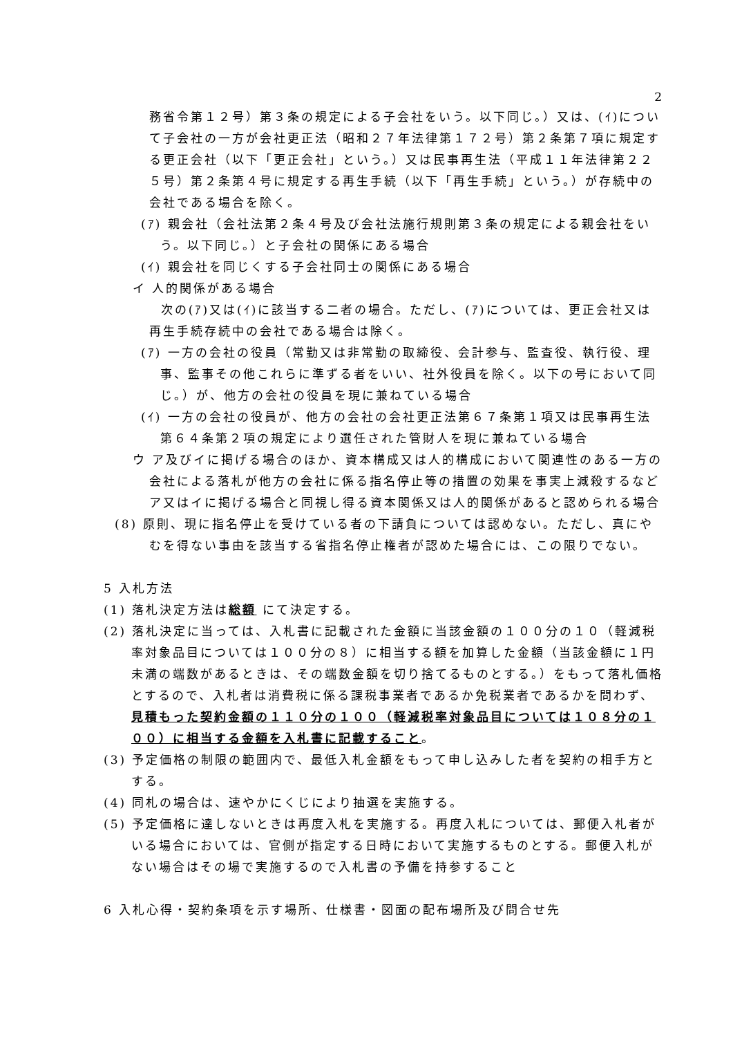2
務省令第１２号）第３条の規定による子会社をいう。以下同じ。）又は、(ｲ)について子会社の一方が会社更正法（昭和２７年法律第１７２号）第２条第７項に規定する更正会社（以下「更正会社」という。）又は民事再生法（平成１１年法律第２２５号）第２条第４号に規定する再生手続（以下「再生手続」という。）が存続中の会社である場合を除く。
(ｱ) 親会社（会社法第２条４号及び会社法施行規則第３条の規定による親会社をいう。以下同じ。）と子会社の関係にある場合
(ｲ) 親会社を同じくする子会社同士の関係にある場合
イ 人的関係がある場合
次の(ｱ)又は(ｲ)に該当する二者の場合。ただし、(ｱ)については、更正会社又は再生手続存続中の会社である場合は除く。
(ｱ) 一方の会社の役員（常勤又は非常勤の取締役、会計参与、監査役、執行役、理事、監事その他これらに準ずる者をいい、社外役員を除く。以下の号において同じ。）が、他方の会社の役員を現に兼ねている場合
(ｲ) 一方の会社の役員が、他方の会社の会社更正法第６７条第１項又は民事再生法第６４条第２項の規定により選任された管財人を現に兼ねている場合
ウ ア及びイに掲げる場合のほか、資本構成又は人的構成において関連性のある一方の会社による落札が他方の会社に係る指名停止等の措置の効果を事実上減殺するなどア又はイに掲げる場合と同視し得る資本関係又は人的関係があると認められる場合
(8) 原則、現に指名停止を受けている者の下請負については認めない。ただし、真にやむを得ない事由を該当する省指名停止権者が認めた場合には、この限りでない。
5 入札方法
(1) 落札決定方法は総額 にて決定する。
(2) 落札決定に当っては、入札書に記載された金額に当該金額の１００分の１０（軽減税率対象品目については１００分の８）に相当する額を加算した金額（当該金額に１円未満の端数があるときは、その端数金額を切り捨てるものとする。）をもって落札価格とするので、入札者は消費税に係る課税事業者であるか免税業者であるかを問わず、見積もった契約金額の１１０分の１００（軽減税率対象品目については１０８分の１００）に相当する金額を入札書に記載すること。
(3) 予定価格の制限の範囲内で、最低入札金額をもって申し込みした者を契約の相手方とする。
(4) 同札の場合は、速やかにくじにより抽選を実施する。
(5) 予定価格に達しないときは再度入札を実施する。再度入札については、郵便入札者がいる場合においては、官側が指定する日時において実施するものとする。郵便入札がない場合はその場で実施するので入札書の予備を持参すること
6 入札心得・契約条項を示す場所、仕様書・図面の配布場所及び問合せ先